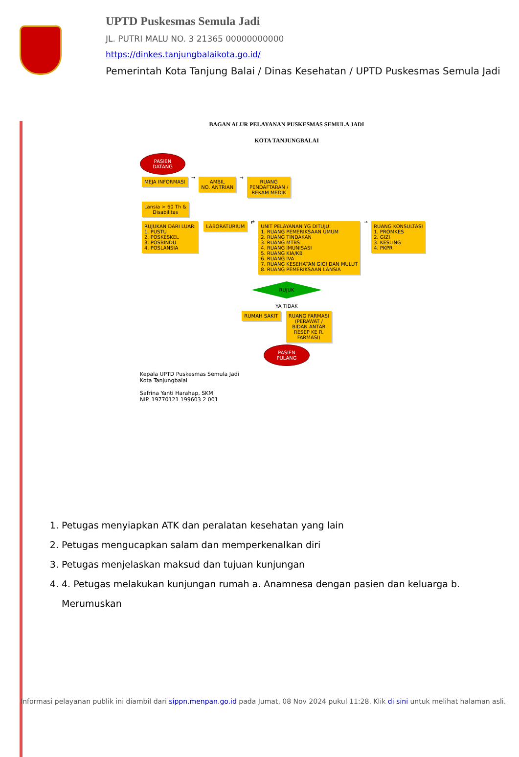UPTD Puskesmas Semula Jadi
JL. PUTRI MALU NO. 3 21365 00000000000
https://dinkes.tanjungbalaikota.go.id/
Pemerintah Kota Tanjung Balai / Dinas Kesehatan / UPTD Puskesmas Semula Jadi
BAGAN ALUR PELAYANAN PUSKESMAS SEMULA JADI
KOTA TANJUNGBALAI
PASIEN
DATANG
MEJA INFORMASI
→
AMBIL
NO. ANTRIAN
→
RUANG
PENDAFTARAN /
REKAM MEDIK
Lansia > 60 Th &
Disabilitas
RUJUKAN DARI LUAR:
1. PUSTU
2. POSKESKEL
3. POSBINDU
4. POSLANSIA
LABORATURIUM
⇄
UNIT PELAYANAN YG DITUJU:
1. RUANG PEMERIKSAAN UMUM
2. RUANG TINDAKAN
3. RUANG MTBS
4. RUANG IMUNISASI
5. RUANG KIA/KB
6. RUANG IVA
7. RUANG KESEHATAN GIGI DAN MULUT
8. RUANG PEMERIKSAAN LANSIA
→
RUANG KONSULTASI
1. PROMKES
2. GIZI
3. KESLING
4. PKPR
RUJUK
YA TIDAK
RUMAH SAKIT
RUANG FARMASI
(PERAWAT /
BIDAN ANTAR
RESEP KE R.
FARMASI)
PASIEN
PULANG
Kepala UPTD Puskesmas Semula Jadi
Kota Tanjungbalai
Safrina Yanti Harahap, SKM
NIP. 19770121 199603 2 001
1. Petugas menyiapkan ATK dan peralatan kesehatan yang lain
2. Petugas mengucapkan salam dan memperkenalkan diri
3. Petugas menjelaskan maksud dan tujuan kunjungan
4. 4. Petugas melakukan kunjungan rumah a. Anamnesa dengan pasien dan keluarga b. Merumuskan
Informasi pelayanan publik ini diambil dari sippn.menpan.go.id pada Jumat, 08 Nov 2024 pukul 11:28. Klik di sini untuk melihat halaman asli.